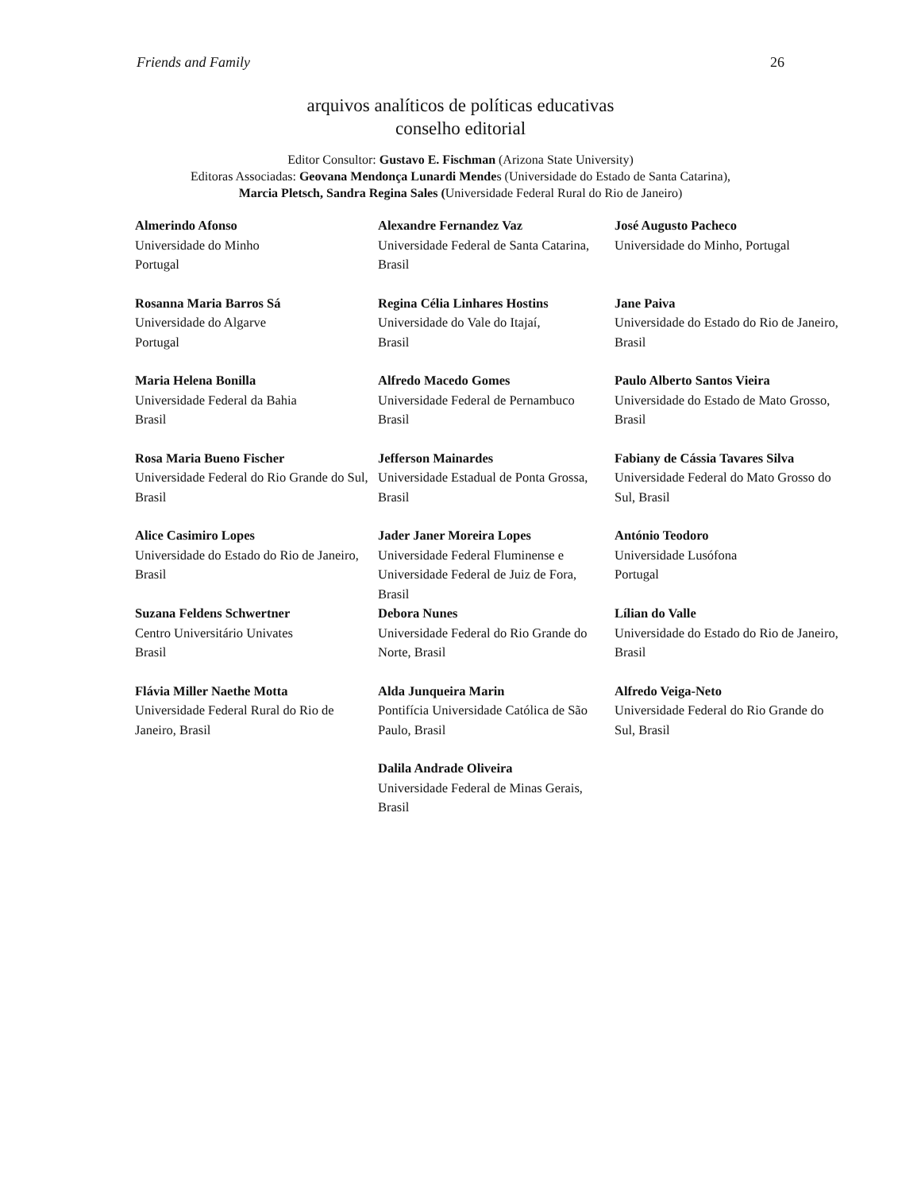Friends and Family 26
arquivos analíticos de políticas educativas
conselho editorial
Editor Consultor: Gustavo E. Fischman (Arizona State University)
Editoras Associadas: Geovana Mendonça Lunardi Mendes (Universidade do Estado de Santa Catarina),
Marcia Pletsch, Sandra Regina Sales (Universidade Federal Rural do Rio de Janeiro)
| Almerindo Afonso Universidade do Minho Portugal | Alexandre Fernandez Vaz Universidade Federal de Santa Catarina, Brasil | José Augusto Pacheco Universidade do Minho, Portugal |
| Rosanna Maria Barros Sá Universidade do Algarve Portugal | Regina Célia Linhares Hostins Universidade do Vale do Itajaí, Brasil | Jane Paiva Universidade do Estado do Rio de Janeiro, Brasil |
| Maria Helena Bonilla Universidade Federal da Bahia Brasil | Alfredo Macedo Gomes Universidade Federal de Pernambuco Brasil | Paulo Alberto Santos Vieira Universidade do Estado de Mato Grosso, Brasil |
| Rosa Maria Bueno Fischer Universidade Federal do Rio Grande do Sul, Brasil | Jefferson Mainardes Universidade Estadual de Ponta Grossa, Brasil | Fabiany de Cássia Tavares Silva Universidade Federal do Mato Grosso do Sul, Brasil |
| Alice Casimiro Lopes Universidade do Estado do Rio de Janeiro, Brasil | Jader Janer Moreira Lopes Universidade Federal Fluminense e Universidade Federal de Juiz de Fora, Brasil | António Teodoro Universidade Lusófona Portugal |
| Suzana Feldens Schwertner Centro Universitário Univates Brasil | Debora Nunes Universidade Federal do Rio Grande do Norte, Brasil | Lílian do Valle Universidade do Estado do Rio de Janeiro, Brasil |
| Flávia Miller Naethe Motta Universidade Federal Rural do Rio de Janeiro, Brasil | Alda Junqueira Marin Pontifícia Universidade Católica de São Paulo, Brasil | Alfredo Veiga-Neto Universidade Federal do Rio Grande do Sul, Brasil |
| | Dalila Andrade Oliveira Universidade Federal de Minas Gerais, Brasil | |